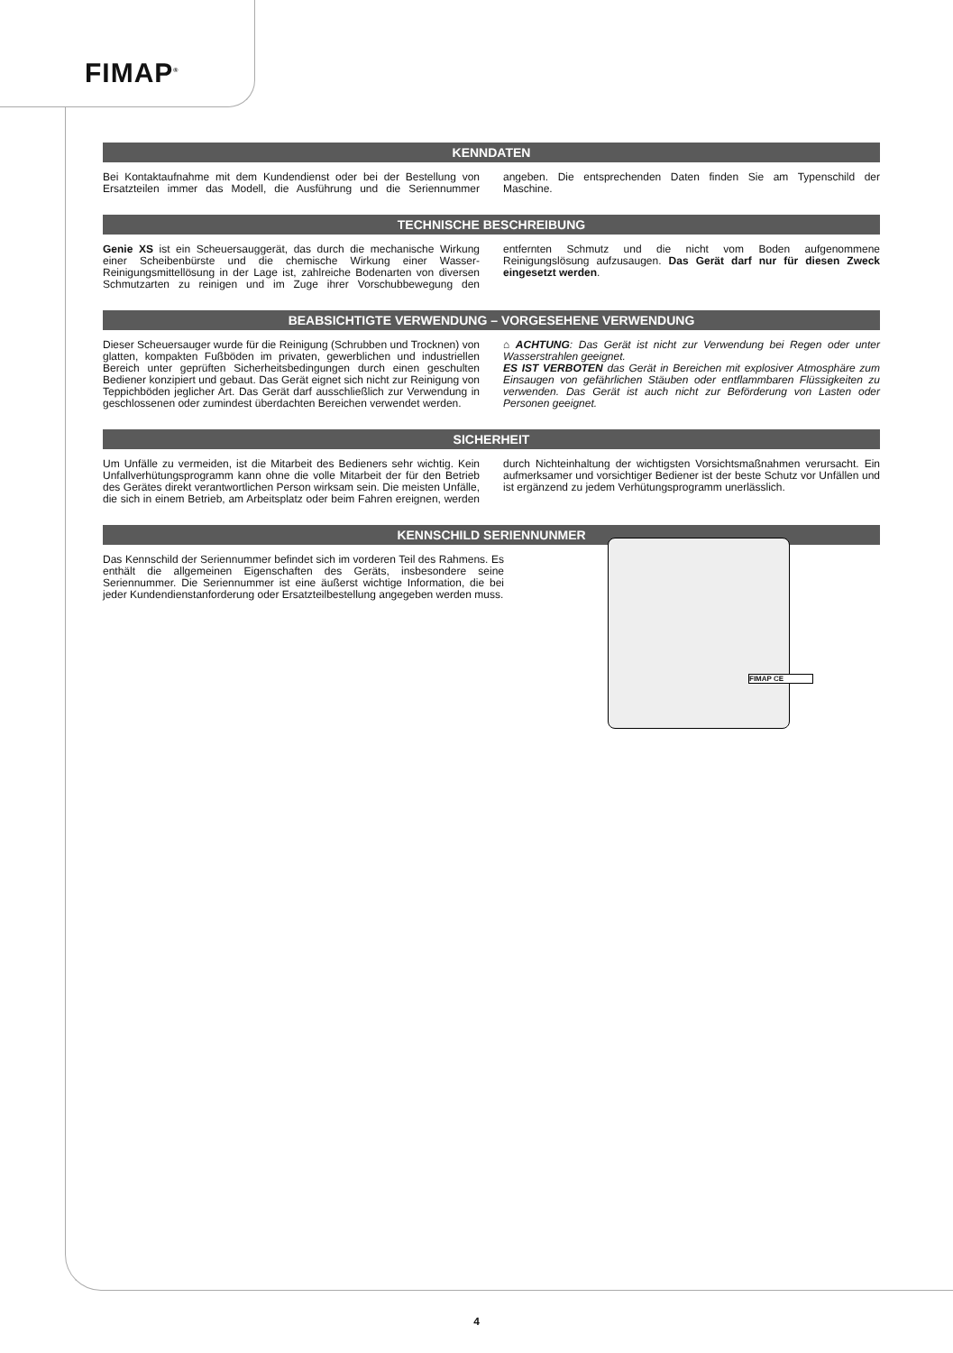FIMAP<sup>®</sup>
KENNDATEN
Bei Kontaktaufnahme mit dem Kundendienst oder bei der Bestellung von Ersatzteilen immer das Modell, die Ausführung und die Seriennummer angeben. Die entsprechenden Daten finden Sie am Typenschild der Maschine.
TECHNISCHE BESCHREIBUNG
Genie XS ist ein Scheuersauggerät, das durch die mechanische Wirkung einer Scheibenbürste und die chemische Wirkung einer Wasser-Reinigungsmittellösung in der Lage ist, zahlreiche Bodenarten von diversen Schmutzarten zu reinigen und im Zuge ihrer Vorschubbewegung den entfernten Schmutz und die nicht vom Boden aufgenommene Reinigungslösung aufzusaugen. Das Gerät darf nur für diesen Zweck eingesetzt werden.
BEABSICHTIGTE VERWENDUNG – VORGESEHENE VERWENDUNG
Dieser Scheuersauger wurde für die Reinigung (Schrubben und Trocknen) von glatten, kompakten Fußböden im privaten, gewerblichen und industriellen Bereich unter geprüften Sicherheitsbedingungen durch einen geschulten Bediener konzipiert und gebaut. Das Gerät eignet sich nicht zur Reinigung von Teppichböden jeglicher Art. Das Gerät darf ausschließlich zur Verwendung in geschlossenen oder zumindest überdachten Bereichen verwendet werden.
⌂ ACHTUNG: Das Gerät ist nicht zur Verwendung bei Regen oder unter Wasserstrahlen geeignet.
ES IST VERBOTEN das Gerät in Bereichen mit explosiver Atmosphäre zum Einsaugen von gefährlichen Stäuben oder entflammbaren Flüssigkeiten zu verwenden. Das Gerät ist auch nicht zur Beförderung von Lasten oder Personen geeignet.
SICHERHEIT
Um Unfälle zu vermeiden, ist die Mitarbeit des Bedieners sehr wichtig. Kein Unfallverhütungsprogramm kann ohne die volle Mitarbeit der für den Betrieb des Gerätes direkt verantwortlichen Person wirksam sein. Die meisten Unfälle, die sich in einem Betrieb, am Arbeitsplatz oder beim Fahren ereignen, werden durch Nichteinhaltung der wichtigsten Vorsichtsmaßnahmen verursacht. Ein aufmerksamer und vorsichtiger Bediener ist der beste Schutz vor Unfällen und ist ergänzend zu jedem Verhütungsprogramm unerlässlich.
KENNSCHILD SERIENNUNMER
Das Kennschild der Seriennummer befindet sich im vorderen Teil des Rahmens. Es enthält die allgemeinen Eigenschaften des Geräts, insbesondere seine Seriennummer. Die Seriennummer ist eine äußerst wichtige Information, die bei jeder Kundendienstanforderung oder Ersatzteilbestellung angegeben werden muss.
FIMAP CE
4